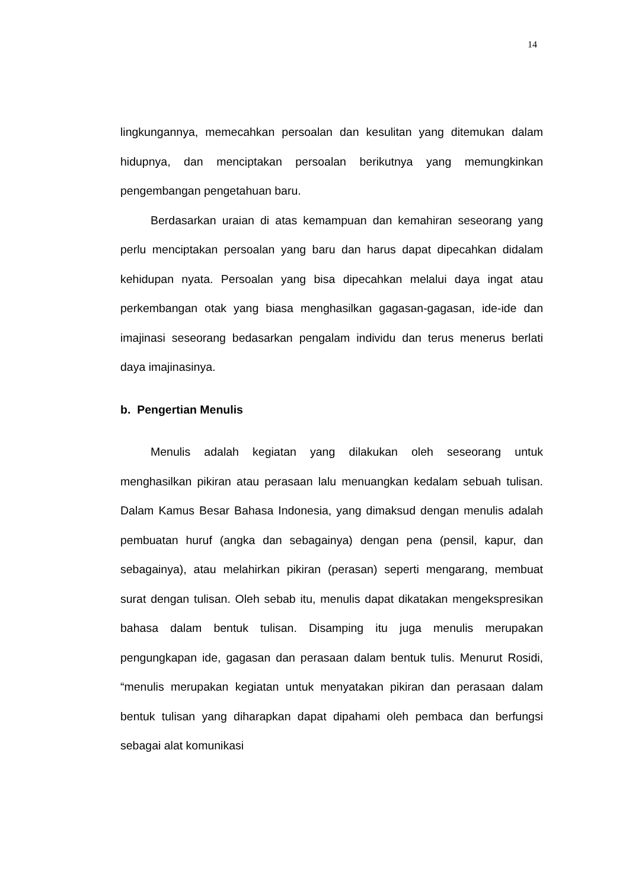14
lingkungannya, memecahkan persoalan dan kesulitan yang ditemukan dalam hidupnya, dan menciptakan persoalan berikutnya yang memungkinkan pengembangan pengetahuan baru.
Berdasarkan uraian di atas kemampuan dan kemahiran seseorang yang perlu menciptakan persoalan yang baru dan harus dapat dipecahkan didalam kehidupan nyata. Persoalan yang bisa dipecahkan melalui daya ingat atau perkembangan otak yang biasa menghasilkan gagasan-gagasan, ide-ide dan imajinasi seseorang bedasarkan pengalam individu dan terus menerus berlati daya imajinasinya.
b. Pengertian Menulis
Menulis adalah kegiatan yang dilakukan oleh seseorang untuk menghasilkan pikiran atau perasaan lalu menuangkan kedalam sebuah tulisan. Dalam Kamus Besar Bahasa Indonesia, yang dimaksud dengan menulis adalah pembuatan huruf (angka dan sebagainya) dengan pena (pensil, kapur, dan sebagainya), atau melahirkan pikiran (perasan) seperti mengarang, membuat surat dengan tulisan. Oleh sebab itu, menulis dapat dikatakan mengekspresikan bahasa dalam bentuk tulisan. Disamping itu juga menulis merupakan pengungkapan ide, gagasan dan perasaan dalam bentuk tulis. Menurut Rosidi, “menulis merupakan kegiatan untuk menyatakan pikiran dan perasaan dalam bentuk tulisan yang diharapkan dapat dipahami oleh pembaca dan berfungsi sebagai alat komunikasi